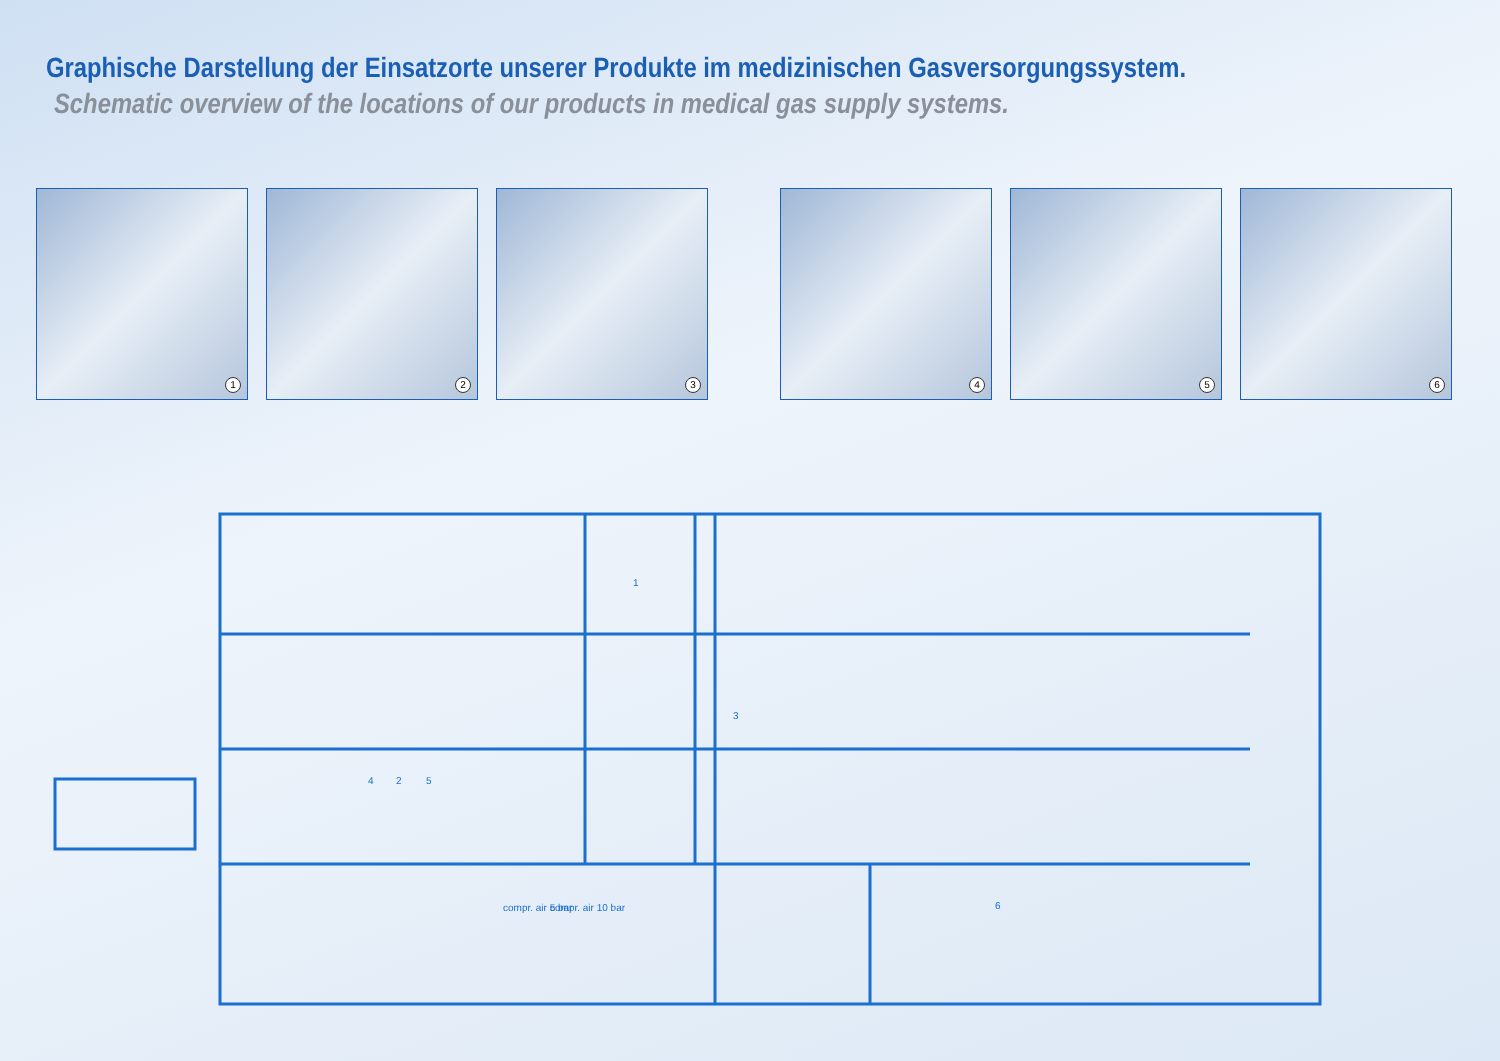Graphische Darstellung der Einsatzorte unserer Produkte im medizinischen Gasversorgungssystem.
Schematic overview of the locations of our products in medical gas supply systems.
1
2
3
4
5
6
compr. air 5 bar
compr. air 10 bar
1
4
2
5
3
6